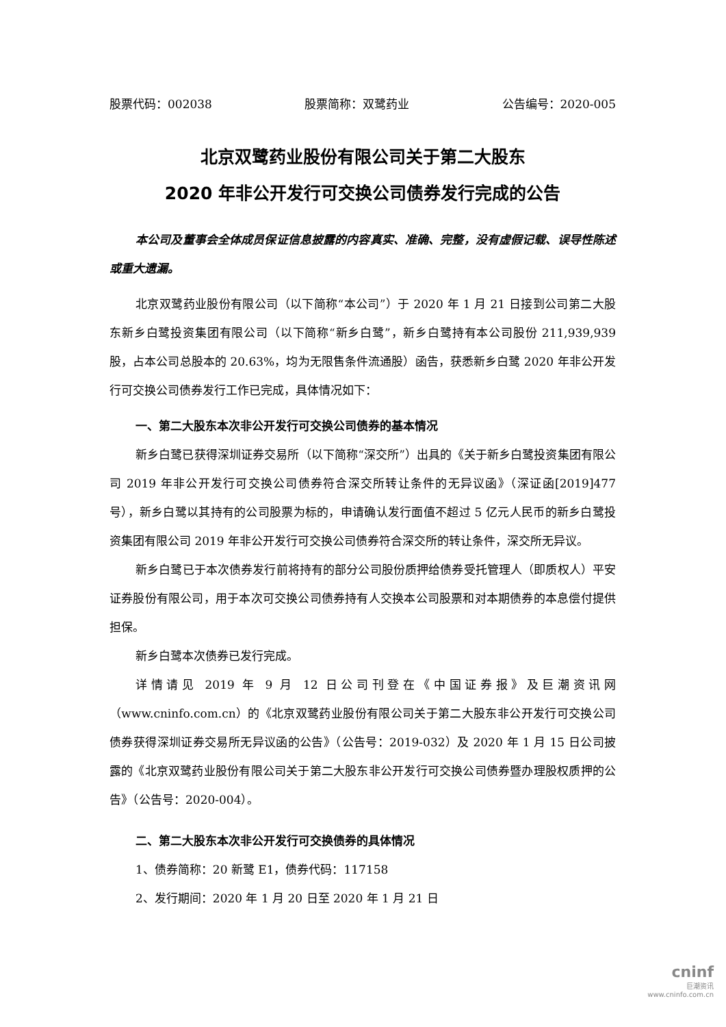股票代码：002038 股票简称：双鹭药业 公告编号：2020-005
北京双鹭药业股份有限公司关于第二大股东
2020 年非公开发行可交换公司债券发行完成的公告
本公司及董事会全体成员保证信息披露的内容真实、准确、完整，没有虚假记载、误导性陈述或重大遗漏。
北京双鹭药业股份有限公司（以下简称“本公司”）于 2020 年 1 月 21 日接到公司第二大股东新乡白鹭投资集团有限公司（以下简称“新乡白鹭”，新乡白鹭持有本公司股份 211,939,939 股，占本公司总股本的 20.63%，均为无限售条件流通股）函告，获悉新乡白鹭 2020 年非公开发行可交换公司债券发行工作已完成，具体情况如下：
一、第二大股东本次非公开发行可交换公司债券的基本情况
新乡白鹭已获得深圳证券交易所（以下简称“深交所”）出具的《关于新乡白鹭投资集团有限公司 2019 年非公开发行可交换公司债券符合深交所转让条件的无异议函》（深证函[2019]477 号），新乡白鹭以其持有的公司股票为标的，申请确认发行面值不超过 5 亿元人民币的新乡白鹭投资集团有限公司 2019 年非公开发行可交换公司债券符合深交所的转让条件，深交所无异议。
新乡白鹭已于本次债券发行前将持有的部分公司股份质押给债券受托管理人（即质权人）平安证券股份有限公司，用于本次可交换公司债券持有人交换本公司股票和对本期债券的本息偿付提供担保。
新乡白鹭本次债券已发行完成。
详情请见 2019 年 9 月 12 日公司刊登在《中国证券报》及巨潮资讯网（www.cninfo.com.cn）的《北京双鹭药业股份有限公司关于第二大股东非公开发行可交换公司债券获得深圳证券交易所无异议函的公告》（公告号：2019-032）及 2020 年 1 月 15 日公司披露的《北京双鹭药业股份有限公司关于第二大股东非公开发行可交换公司债券暨办理股权质押的公告》（公告号：2020-004）。
二、第二大股东本次非公开发行可交换债券的具体情况
1、债券简称：20 新鹭 E1，债券代码：117158
2、发行期间：2020 年 1 月 20 日至 2020 年 1 月 21 日
cninf
巨潮资讯
www.cninfo.com.cn